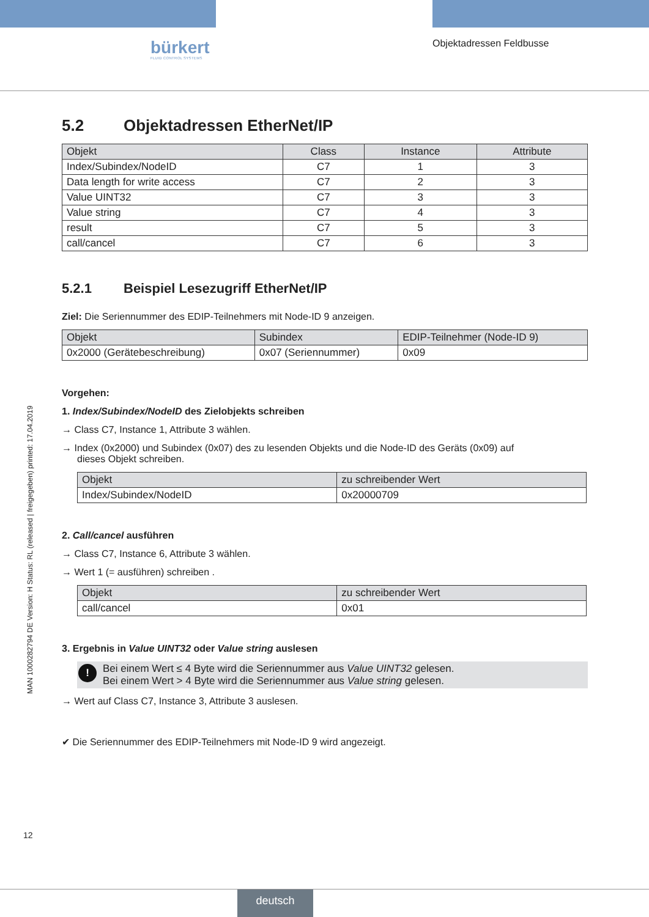bürkert
FLUID CONTROL SYSTEMS
Objektadressen Feldbusse
MAN 1000282794 DE Version: H Status: RL (released | freigegeben) printed: 17.04.2019
5.2 Objektadressen EtherNet/IP
| Objekt | Class | Instance | Attribute |
| --- | --- | --- | --- |
| Index/Subindex/NodeID | C7 | 1 | 3 |
| Data length for write access | C7 | 2 | 3 |
| Value UINT32 | C7 | 3 | 3 |
| Value string | C7 | 4 | 3 |
| result | C7 | 5 | 3 |
| call/cancel | C7 | 6 | 3 |
5.2.1 Beispiel Lesezugriff EtherNet/IP
Ziel: Die Seriennummer des EDIP-Teilnehmers mit Node-ID 9 anzeigen.
| Objekt | Subindex | EDIP-Teilnehmer (Node-ID 9) |
| --- | --- | --- |
| 0x2000 (Gerätebeschreibung) | 0x07 (Seriennummer) | 0x09 |
Vorgehen:
1. Index/Subindex/NodeID des Zielobjekts schreiben
→ Class C7, Instance 1, Attribute 3 wählen.
→ Index (0x2000) und Subindex (0x07) des zu lesenden Objekts und die Node-ID des Geräts (0x09) auf
dieses Objekt schreiben.
| Objekt | zu schreibender Wert |
| --- | --- |
| Index/Subindex/NodeID | 0x20000709 |
2. Call/cancel ausführen
→ Class C7, Instance 6, Attribute 3 wählen.
→ Wert 1 (= ausführen) schreiben .
| Objekt | zu schreibender Wert |
| --- | --- |
| call/cancel | 0x01 |
3. Ergebnis in Value UINT32 oder Value string auslesen
! Bei einem Wert ≤ 4 Byte wird die Seriennummer aus Value UINT32 gelesen.
Bei einem Wert > 4 Byte wird die Seriennummer aus Value string gelesen.
→ Wert auf Class C7, Instance 3, Attribute 3 auslesen.
✔ Die Seriennummer des EDIP-Teilnehmers mit Node-ID 9 wird angezeigt.
12
deutsch